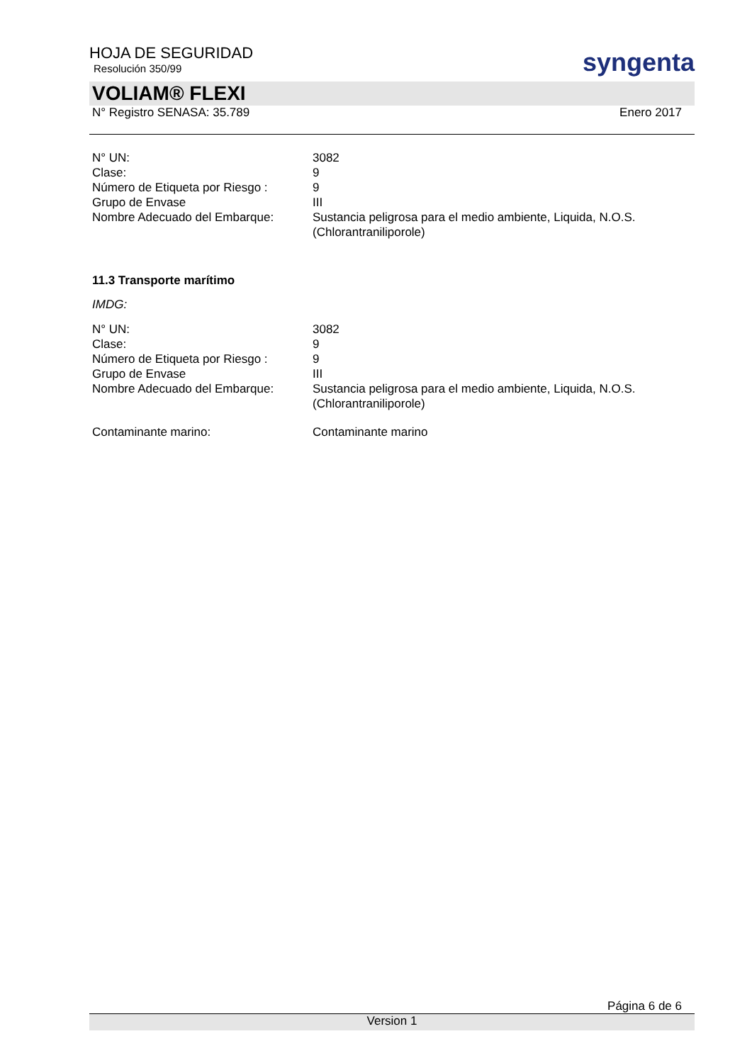HOJA DE SEGURIDAD
Resolución 350/99
syngenta
VOLIAM® FLEXI
N° Registro SENASA: 35.789 Enero 2017
| N° UN: | 3082 |
| Clase: | 9 |
| Número de Etiqueta por Riesgo : | 9 |
| Grupo de Envase | III |
| Nombre Adecuado del Embarque: | Sustancia peligrosa para el medio ambiente, Liquida, N.O.S. (Chlorantraniliporole) |
11.3 Transporte marítimo
IMDG:
| N° UN: | 3082 |
| Clase: | 9 |
| Número de Etiqueta por Riesgo : | 9 |
| Grupo de Envase | III |
| Nombre Adecuado del Embarque: | Sustancia peligrosa para el medio ambiente, Liquida, N.O.S. (Chlorantraniliporole) |
| Contaminante marino: | Contaminante marino |
Página 6 de 6
Version 1